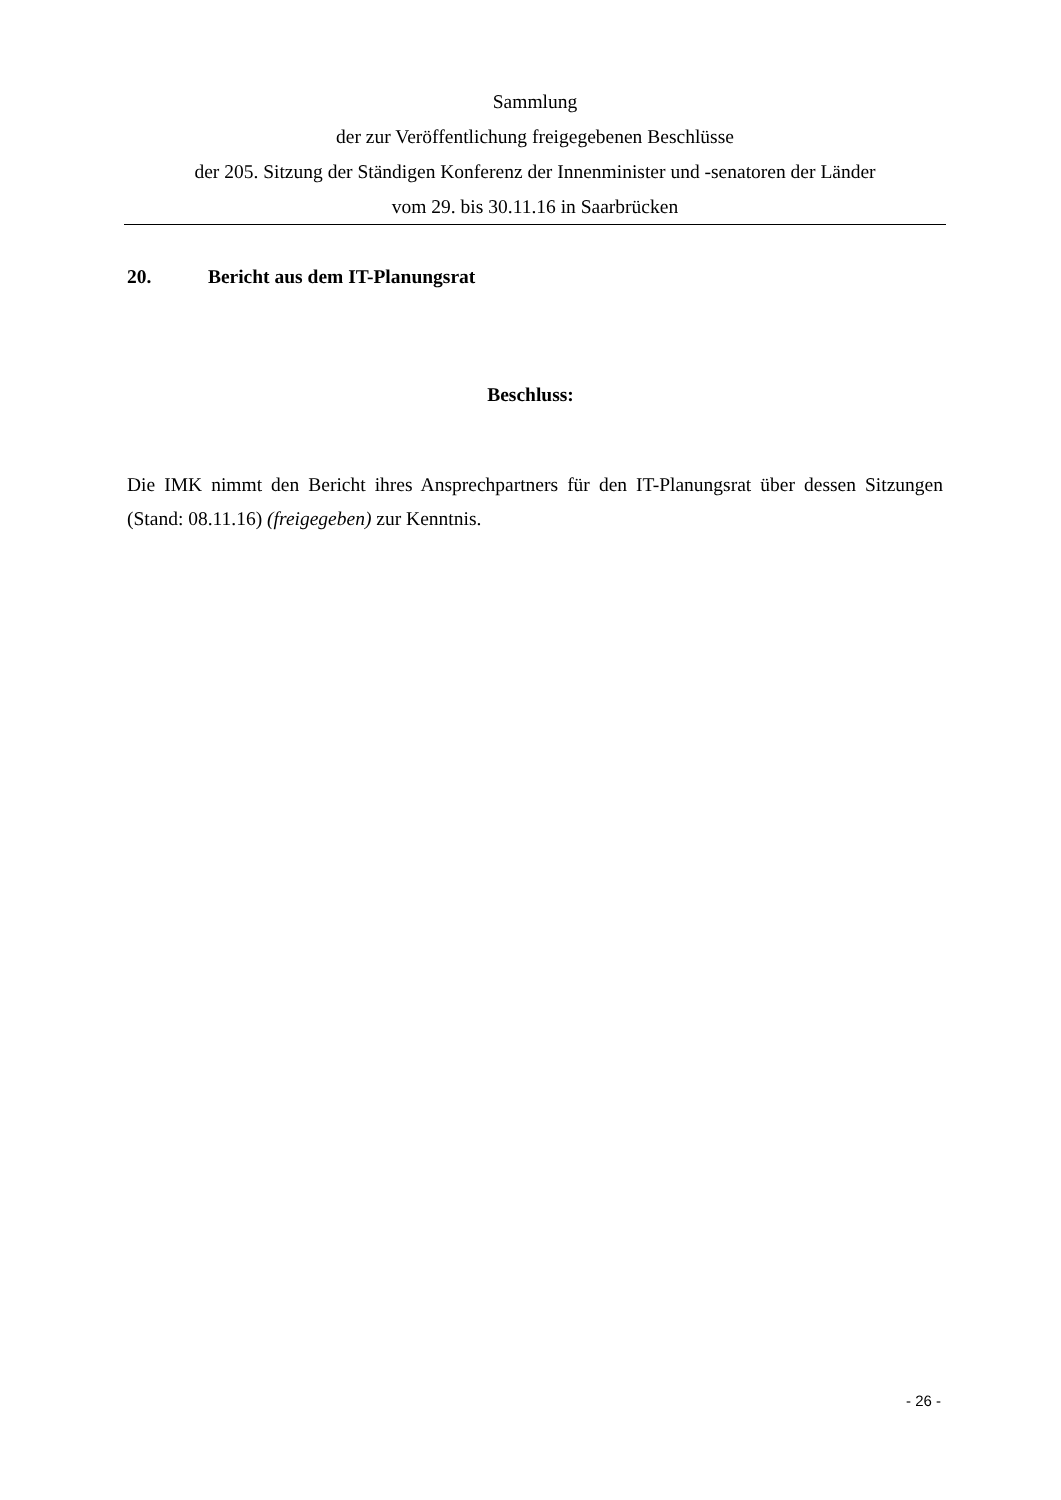Sammlung
der zur Veröffentlichung freigegebenen Beschlüsse
der 205. Sitzung der Ständigen Konferenz der Innenminister und -senatoren der Länder
vom 29. bis 30.11.16 in Saarbrücken
20. Bericht aus dem IT-Planungsrat
Beschluss:
Die IMK nimmt den Bericht ihres Ansprechpartners für den IT-Planungsrat über dessen Sitzungen (Stand: 08.11.16) (freigegeben) zur Kenntnis.
- 26 -